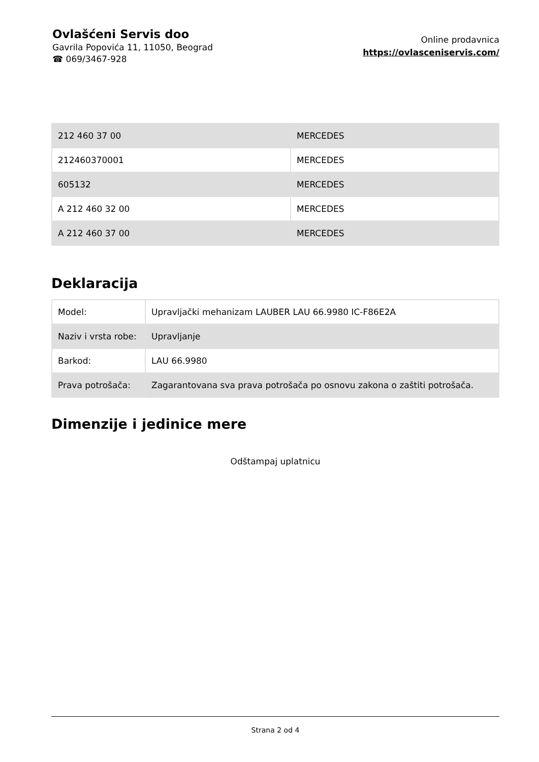Ovlašćeni Servis doo
Gavrila Popovića 11, 11050, Beograd
☎ 069/3467-928
Online prodavnica
https://ovlasceniservis.com/
| 212 460 37 00 | MERCEDES |
| 212460370001 | MERCEDES |
| 605132 | MERCEDES |
| A 212 460 32 00 | MERCEDES |
| A 212 460 37 00 | MERCEDES |
Deklaracija
| Model: | Upravljački mehanizam LAUBER LAU 66.9980 IC-F86E2A |
| Naziv i vrsta robe: | Upravljanje |
| Barkod: | LAU 66.9980 |
| Prava potrošača: | Zagarantovana sva prava potrošača po osnovu zakona o zaštiti potrošača. |
Dimenzije i jedinice mere
Odštampaj uplatnicu
Strana 2 od 4